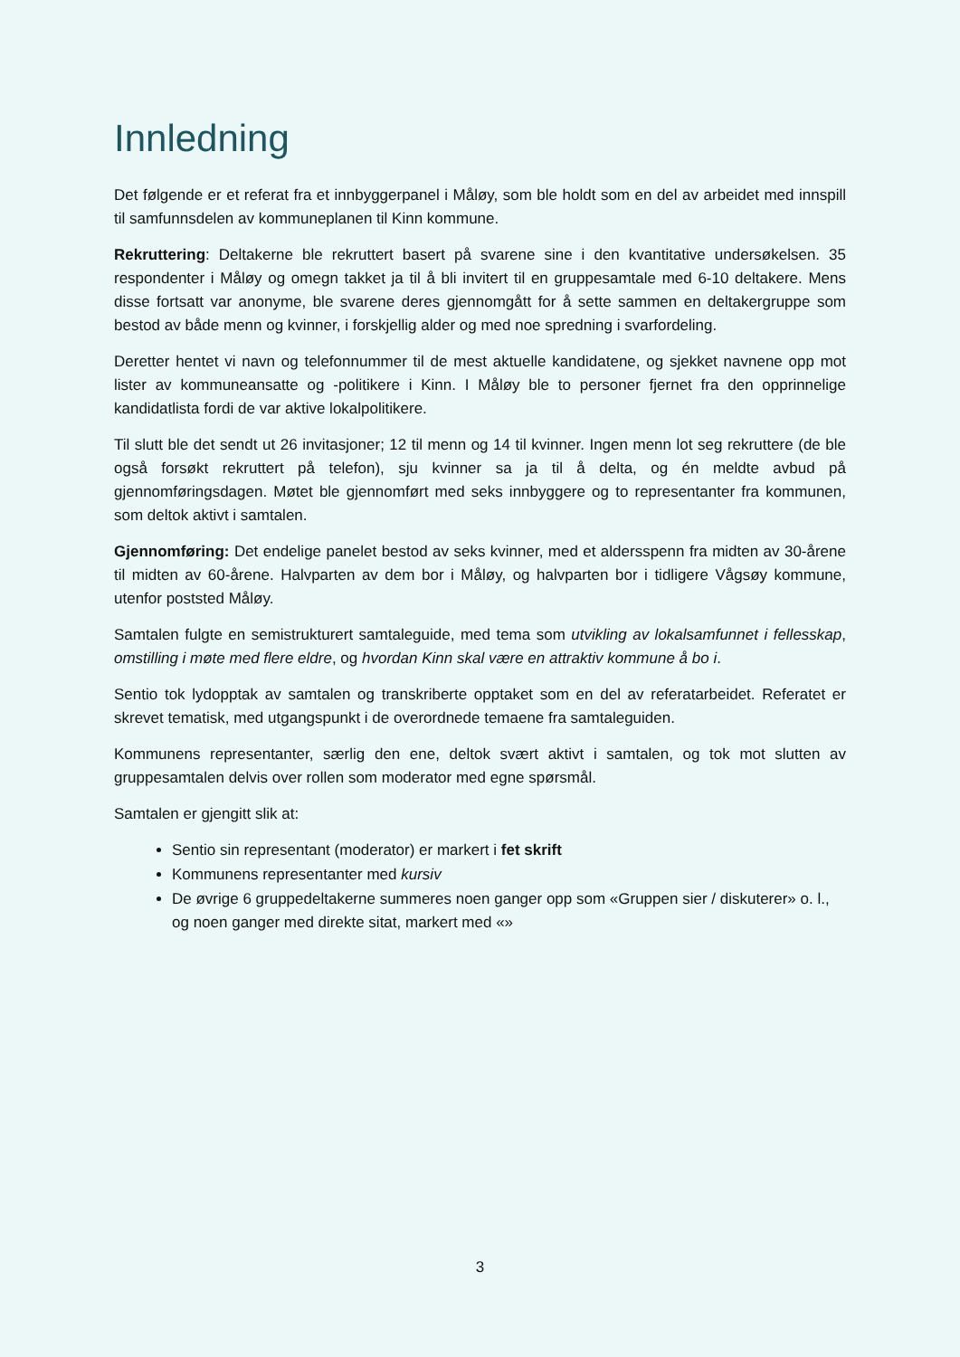Innledning
Det følgende er et referat fra et innbyggerpanel i Måløy, som ble holdt som en del av arbeidet med innspill til samfunnsdelen av kommuneplanen til Kinn kommune.
Rekruttering: Deltakerne ble rekruttert basert på svarene sine i den kvantitative undersøkelsen. 35 respondenter i Måløy og omegn takket ja til å bli invitert til en gruppesamtale med 6-10 deltakere. Mens disse fortsatt var anonyme, ble svarene deres gjennomgått for å sette sammen en deltakergruppe som bestod av både menn og kvinner, i forskjellig alder og med noe spredning i svarfordeling.
Deretter hentet vi navn og telefonnummer til de mest aktuelle kandidatene, og sjekket navnene opp mot lister av kommuneansatte og -politikere i Kinn. I Måløy ble to personer fjernet fra den opprinnelige kandidatlista fordi de var aktive lokalpolitikere.
Til slutt ble det sendt ut 26 invitasjoner; 12 til menn og 14 til kvinner. Ingen menn lot seg rekruttere (de ble også forsøkt rekruttert på telefon), sju kvinner sa ja til å delta, og én meldte avbud på gjennomføringsdagen. Møtet ble gjennomført med seks innbyggere og to representanter fra kommunen, som deltok aktivt i samtalen.
Gjennomføring: Det endelige panelet bestod av seks kvinner, med et aldersspenn fra midten av 30-årene til midten av 60-årene. Halvparten av dem bor i Måløy, og halvparten bor i tidligere Vågsøy kommune, utenfor poststed Måløy.
Samtalen fulgte en semistrukturert samtaleguide, med tema som utvikling av lokalsamfunnet i fellesskap, omstilling i møte med flere eldre, og hvordan Kinn skal være en attraktiv kommune å bo i.
Sentio tok lydopptak av samtalen og transkriberte opptaket som en del av referatarbeidet. Referatet er skrevet tematisk, med utgangspunkt i de overordnede temaene fra samtaleguiden.
Kommunens representanter, særlig den ene, deltok svært aktivt i samtalen, og tok mot slutten av gruppesamtalen delvis over rollen som moderator med egne spørsmål.
Samtalen er gjengitt slik at:
Sentio sin representant (moderator) er markert i fet skrift
Kommunens representanter med kursiv
De øvrige 6 gruppedeltakerne summeres noen ganger opp som «Gruppen sier / diskuterer» o. l., og noen ganger med direkte sitat, markert med «»
3